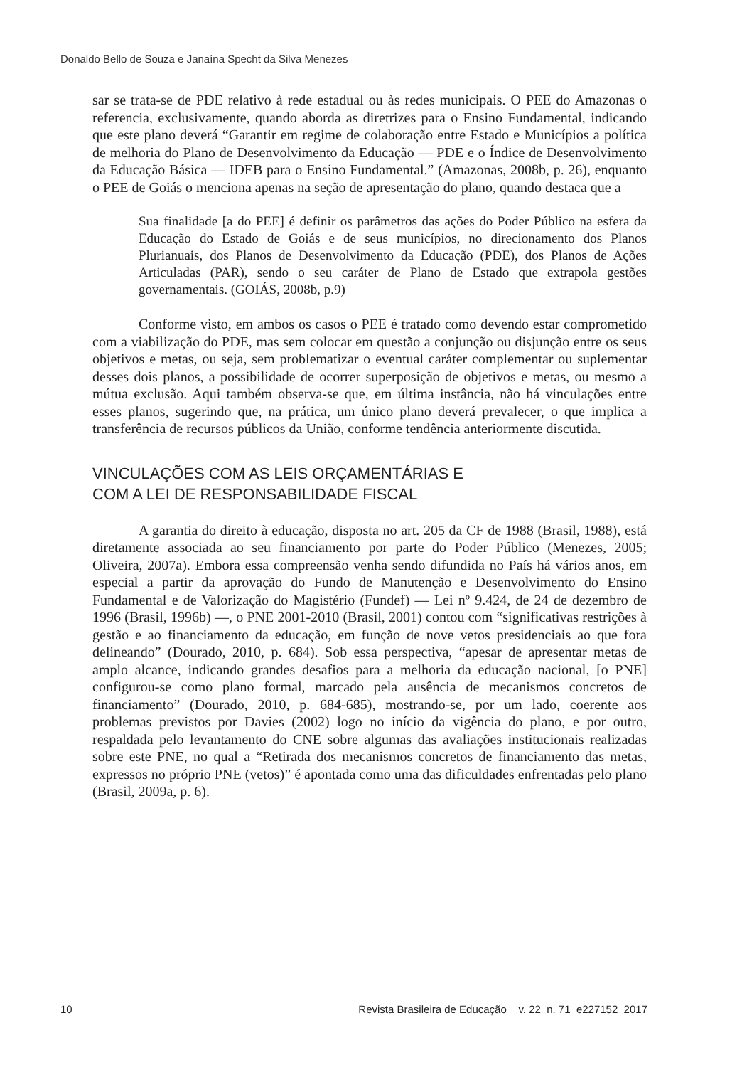Donaldo Bello de Souza e Janaína Specht da Silva Menezes
sar se trata-se de PDE relativo à rede estadual ou às redes municipais. O PEE do Amazonas o referencia, exclusivamente, quando aborda as diretrizes para o Ensino Fundamental, indicando que este plano deverá “Garantir em regime de colaboração entre Estado e Municípios a política de melhoria do Plano de Desenvolvimento da Educação — PDE e o Índice de Desenvolvimento da Educação Básica — IDEB para o Ensino Fundamental.” (Amazonas, 2008b, p. 26), enquanto o PEE de Goiás o menciona apenas na seção de apresentação do plano, quando destaca que a
Sua finalidade [a do PEE] é definir os parâmetros das ações do Poder Público na esfera da Educação do Estado de Goiás e de seus municípios, no direcionamento dos Planos Plurianuais, dos Planos de Desenvolvimento da Educação (PDE), dos Planos de Ações Articuladas (PAR), sendo o seu caráter de Plano de Estado que extrapola gestões governamentais. (GOIÁS, 2008b, p.9)
Conforme visto, em ambos os casos o PEE é tratado como devendo estar comprometido com a viabilização do PDE, mas sem colocar em questão a conjunção ou disjunção entre os seus objetivos e metas, ou seja, sem problematizar o eventual caráter complementar ou suplementar desses dois planos, a possibilidade de ocorrer superposição de objetivos e metas, ou mesmo a mútua exclusão. Aqui também observa-se que, em última instância, não há vinculações entre esses planos, sugerindo que, na prática, um único plano deverá prevalecer, o que implica a transferência de recursos públicos da União, conforme tendência anteriormente discutida.
VINCULAÇÕES COM AS LEIS ORÇAMENTÁRIAS E
COM A LEI DE RESPONSABILIDADE FISCAL
A garantia do direito à educação, disposta no art. 205 da CF de 1988 (Brasil, 1988), está diretamente associada ao seu financiamento por parte do Poder Público (Menezes, 2005; Oliveira, 2007a). Embora essa compreensão venha sendo difundida no País há vários anos, em especial a partir da aprovação do Fundo de Manutenção e Desenvolvimento do Ensino Fundamental e de Valorização do Magistério (Fundef) — Lei nº 9.424, de 24 de dezembro de 1996 (Brasil, 1996b) —, o PNE 2001-2010 (Brasil, 2001) contou com “significativas restrições à gestão e ao financiamento da educação, em função de nove vetos presidenciais ao que fora delineando” (Dourado, 2010, p. 684). Sob essa perspectiva, “apesar de apresentar metas de amplo alcance, indicando grandes desafios para a melhoria da educação nacional, [o PNE] configurou-se como plano formal, marcado pela ausência de mecanismos concretos de financiamento” (Dourado, 2010, p. 684-685), mostrando-se, por um lado, coerente aos problemas previstos por Davies (2002) logo no início da vigência do plano, e por outro, respaldada pelo levantamento do CNE sobre algumas das avaliações institucionais realizadas sobre este PNE, no qual a “Retirada dos mecanismos concretos de financiamento das metas, expressos no próprio PNE (vetos)” é apontada como uma das dificuldades enfrentadas pelo plano (Brasil, 2009a, p. 6).
10 Revista Brasileira de Educação v. 22 n. 71 e227152 2017